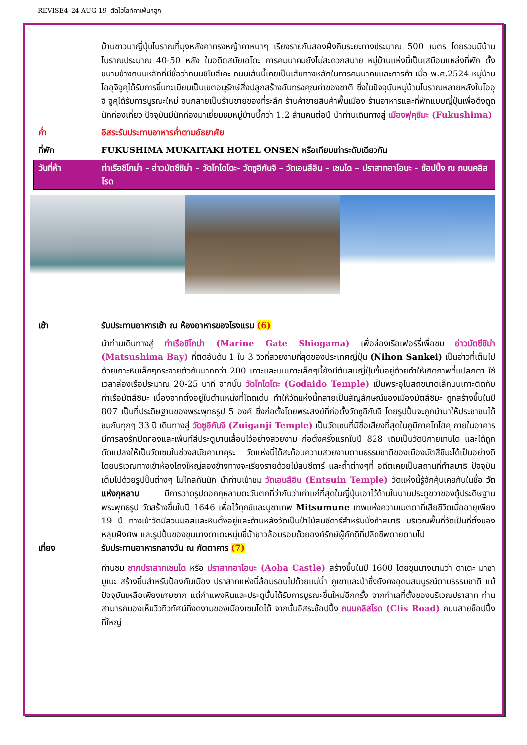REVISE4_24 AUG 19_ตัดไฮไลท์คาเฟ่นกฮูก
บ้านชาวนาญี่ปุ่นโบราณที่มุงหลังคาทรงหญ้าคาหนาๆ เรียงรายกันสองฝั่งกินระยะทางประมาณ 500 เมตร โดยรวมมีบ้านโบราณประมาณ 40-50 หลัง ในอดีตสมัยเอโดะ การคมนาคมยังไม่สะดวกสบาย หมู่บ้านแห่งนี้เป็นเสมือนแหล่งที่พัก ตั้งขนาบข้างถนนหลักที่มีชื่อว่าถนนชิโมสึเคะ ถนนเส้นนี้เคยเป็นเส้นทางหลักในการคมนาคมและการค้า เมื่อ พ.ศ.2524 หมู่บ้านโออุจิจูคุได้รับการขึ้นทะเบียนเป็นเขตอนุรักษ์สิ่งปลูกสร้างอันทรงคุณค่าของชาติ ซึ่งในปัจจุบันหมู่บ้านโบราณหลายหลังในโออุจิ จูคุได้รับการบูรณะใหม่ จนกลายเป็นร้านขายของที่ระลึก ร้านค้าขายสินค้าพื้นเมือง ร้านอาหารและที่พักแบบญี่ปุ่นเพื่อดึงดูดนักท่องเที่ยว ปัจจุบันมีนักท่องมาเยี่ยมชมหมู่บ้านนี้กว่า 1.2 ล้านคนต่อปี นำท่านเดินทางสู่ เมืองฟุคุชิมะ (Fukushima)
ค่ำ อิสระรับประทานอาหารค่ำตามอัธยาศัย
ที่พัก FUKUSHIMA MUKAITAKI HOTEL ONSEN หรือเทียบเท่าระดับเดียวกัน
วันที่ห้า ท่าเรือชิโกม่า – อ่าวมัตซึชิม่า – วัดโกไดโดะ- วัดซูอิกันจิ – วัดเอนสึอิน – เซนได – ปราสาทอาโอบะ - ช้อปปิ้ง ณ ถนนคลิสโรด
เช้า รับประทานอาหารเช้า ณ ห้องอาหารของโรงแรม (6)
นำท่านเดินทางสู่ ท่าเรือชิโกม่า (Marine Gate Shiogama) เพื่อล่องเรือเฟอร์รี่เพื่อชม อ่าวมัตซึชิม่า (Matsushima Bay) ที่ติดอันดับ 1 ใน 3 วิวที่สวยงามที่สุดของประเทศญี่ปุ่น (Nihon Sankei) เป็นอ่าวที่เต็มไปด้วยเกาะหินเล็กๆกระจายตัวกันมากกว่า 200 เกาะและบนเกาะเล็กๆนี้ยังมีต้นสนญี่ปุ่นขึ้นอยู่ด้วยทำให้เกิดภาพที่แปลกตา ใช้เวลาล่องเรือประมาณ 20-25 นาที จากนั้น วัดโกไดโดะ (Godaido Temple) เป็นพระอุโบสถขนาดเล็กบนเกาะติดกับท่าเรือมัตสึชิมะ เนื่องจากตั้งอยู่ในตำแหน่งที่โดดเด่น ทำให้วัดแห่งนี้กลายเป็นสัญลักษณ์ของเมืองมัตสึชิมะ ถูกสร้างขึ้นในปี 807 เป็นที่ประดิษฐานของพระพุทธรูป 5 องค์ ซึ่งก่อตั้งโดยพระสงฆ์ที่ก่อตั้งวัดซูอิกันจิ โดยรูปปั้นจะถูกนำมาให้ประชาชนได้ชมกันทุกๆ 33 ปี เดินทางสู่ วัดซูอิกันจิ (Zuiganji Temple) เป็นวัดเซนที่มีชื่อเสียงที่สุดในภูมิภาคโทโฮคุ ภายในอาคารมีการลงรักปิดทองและเพ้นท์สีประตูบานเลื่อนไว้อย่างสวยงาม ก่อตั้งครั้งแรกในปี 828 เดิมเป็นวัดนิกายเทนได และได้ถูกดัดแปลงให้เป็นวัดเซนในช่วงสมัยคามาคุระ วัดแห่งนี้ได้สะท้อนความสวยงามตามธรรมชาติของเมืองมัตสึชิมะได้เป็นอย่างดี โดยบริเวณทางเข้าห้องโถงใหญ่สองข้างทางจะเรียงรายด้วยไม้สนซีดาร์ และถ้ำต่างๆที่ อดีตเคยเป็นสถานที่ทำสมาธิ ปัจจุบันเต็มไปด้วยรูปปั้นต่างๆ ไม่ไกลกันนัก นำท่านเข้าชม วัดเอนสึอิน (Entsuin Temple) วัดแห่งนี้รู้จักคุ้นเคยกันในชื่อ วัดแห่งกุหลาบ มีการวาดรูปดอกกุหลาบตะวันตกที่ว่ากันว่าเก่าแก่ที่สุดในญี่ปุ่นเอาไว้ด้านในบานประตูขวาของตู้ประดิษฐานพระพุทธรูป วัดสร้างขึ้นในปี 1646 เพื่อไว้ทุกข์และบูชาเทพ Mitsumune เทพแห่งความเมตตาที่เสียชีวิตเมื่ออายุเพียง 19 ปี ทางเข้าวัดมีสวนมอสและหินตั้งอยู่และด้านหลังวัดเป็นป่าไม้สนซีดาร์สำหรับนั่งทำสมาธิ บริเวณพื้นที่วัดเป็นที่ตั้งของหลุมฝังศพ และรูปปั้นของขุนนางดาเตะหนุ่มขี่ม้าขาวล้อมรอบด้วยองค์รักษ์ผู้ภักดีที่ปลิดชีพตายตามไป
เที่ยง รับประทานอาหารกลางวัน ณ ภัตตาคาร (7)
ท่านชม ซากปราสาทเซนได หรือ ปราสาทอาโอบะ (Aoba Castle) สร้างขึ้นในปี 1600 โดยขุนนางนามว่า ดาเตะ มาซามูเนะ สร้างขึ้นสำหรับป้องกันเมือง ปราสาทแห่งนี้ล้อมรอบไปด้วยแม่น้ำ ภูเขาและป่าซึ่งยังคงอุดมสมบูรณ์ตามธรรมชาติ แม้ปัจจุบันเหลือเพียงเศษซาก แต่กำแพงหินและประตูนั้นได้รับการบูรณะขึ้นใหม่อีกครั้ง จากทำเลที่ตั้งของบริเวณปราสาท ท่านสามารถมองเห็นวิวทิวทัศน์ที่งดงามของเมืองเซนไดได้ จากนั้นอิสระช้อปปิ้ง ถนนคลิสโรด (Clis Road) ถนนสายช็อปปิ้งที่ใหญ่